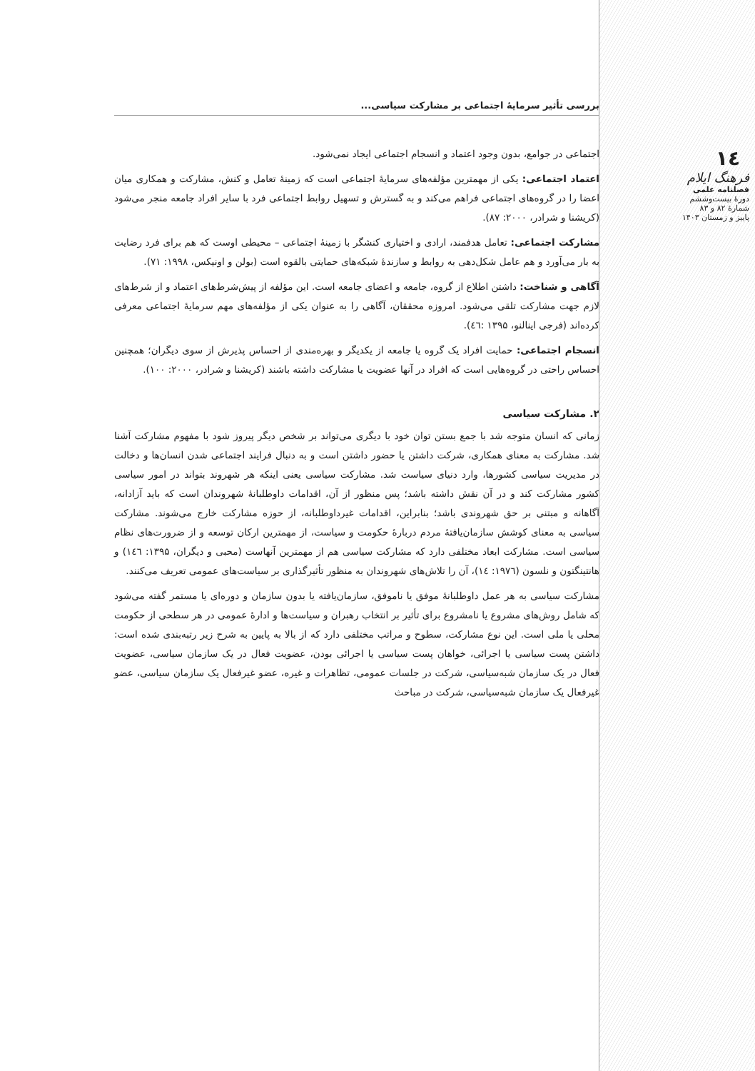١٤
فرهنگ ایلام
فصلنامه علمی
دورهٔ بیست‌وششم
شمارهٔ ۸۲ و ۸۳
پاییز و زمستان ۱۴۰۳
بررسی تأثیر سرمایهٔ اجتماعی بر مشارکت سیاسی...
اجتماعی در جوامع، بدون وجود اعتماد و انسجام اجتماعی ایجاد نمی‌شود.
اعتماد اجتماعی: یکی از مهمترین مؤلفه‌های سرمایهٔ اجتماعی است که زمینهٔ تعامل و کنش، مشارکت و همکاری میان اعضا را در گروه‌های اجتماعی فراهم می‌کند و به گسترش و تسهیل روابط اجتماعی فرد با سایر افراد جامعه منجر می‌شود (کریشنا و شرادر، ۲۰۰۰: ۸۷).
مشارکت اجتماعی: تعامل هدفمند، ارادی و اختیاری کنشگر با زمینهٔ اجتماعی – محیطی اوست که هم برای فرد رضایت به بار می‌آورد و هم عامل شکل‌دهی به روابط و سازندهٔ شبکه‌های حمایتی بالقوه است (بولن و اونیکس، ۱۹۹۸: ۷۱).
آگاهی و شناخت: داشتن اطلاع از گروه، جامعه و اعضای جامعه است. این مؤلفه از پیش‌شرط‌های اعتماد و از شرط‌های لازم جهت مشارکت تلقی می‌شود. امروزه محققان، آگاهی را به عنوان یکی از مؤلفه‌های مهم سرمایهٔ اجتماعی معرفی کرده‌اند (فرجی اینالنو، ۱۳۹۵ :٤٦).
انسجام اجتماعی: حمایت افراد یک گروه یا جامعه از یکدیگر و بهره‌مندی از احساس پذیرش از سوی دیگران؛ همچنین احساس راحتی در گروه‌هایی است که افراد در آنها عضویت یا مشارکت داشته باشند (کریشنا و شرادر، ۲۰۰۰: ۱۰۰).
۲. مشارکت سیاسی
زمانی که انسان متوجه شد با جمع بستن توان خود با دیگری می‌تواند بر شخص دیگر پیروز شود با مفهوم مشارکت آشنا شد. مشارکت به معنای همکاری، شرکت داشتن یا حضور داشتن است و به دنبال فرایند اجتماعی شدن انسان‌ها و دخالت در مدیریت سیاسی کشورها، وارد دنیای سیاست شد. مشارکت سیاسی یعنی اینکه هر شهروند بتواند در امور سیاسی کشور مشارکت کند و در آن نقش داشته باشد؛ پس منظور از آن، اقدامات داوطلبانهٔ شهروندان است که باید آزادانه، آگاهانه و مبتنی بر حق شهروندی باشد؛ بنابراین، اقدامات غیرداوطلبانه، از حوزه مشارکت خارج می‌شوند. مشارکت سیاسی به معنای کوشش سازمان‌یافتهٔ مردم دربارهٔ حکومت و سیاست، از مهمترین ارکان توسعه و از ضرورت‌های نظام سیاسی است. مشارکت ابعاد مختلفی دارد که مشارکت سیاسی هم از مهمترین آنهاست (محبی و دیگران، ۱۳۹۵: ١٤٦) و هانتینگتون و نلسون (۱۹۷٦: ١٤)، آن را تلاش‌های شهروندان به منظور تأثیرگذاری بر سیاست‌های عمومی تعریف می‌کنند.
مشارکت سیاسی به هر عمل داوطلبانهٔ موفق یا ناموفق، سازمان‌یافته یا بدون سازمان و دوره‌ای یا مستمر گفته می‌شود که شامل روش‌های مشروع یا نامشروع برای تأثیر بر انتخاب رهبران و سیاست‌ها و ادارهٔ عمومی در هر سطحی از حکومت محلی یا ملی است. این نوع مشارکت، سطوح و مراتب مختلفی دارد که از بالا به پایین به شرح زیر رتبه‌بندی شده است: داشتن پست سیاسی یا اجرائی، خواهان پست سیاسی یا اجرائی بودن، عضویت فعال در یک سازمان سیاسی، عضویت فعال در یک سازمان شبه‌سیاسی، شرکت در جلسات عمومی، تظاهرات و غیره، عضو غیرفعال یک سازمان سیاسی، عضو غیرفعال یک سازمان شبه‌سیاسی، شرکت در مباحث